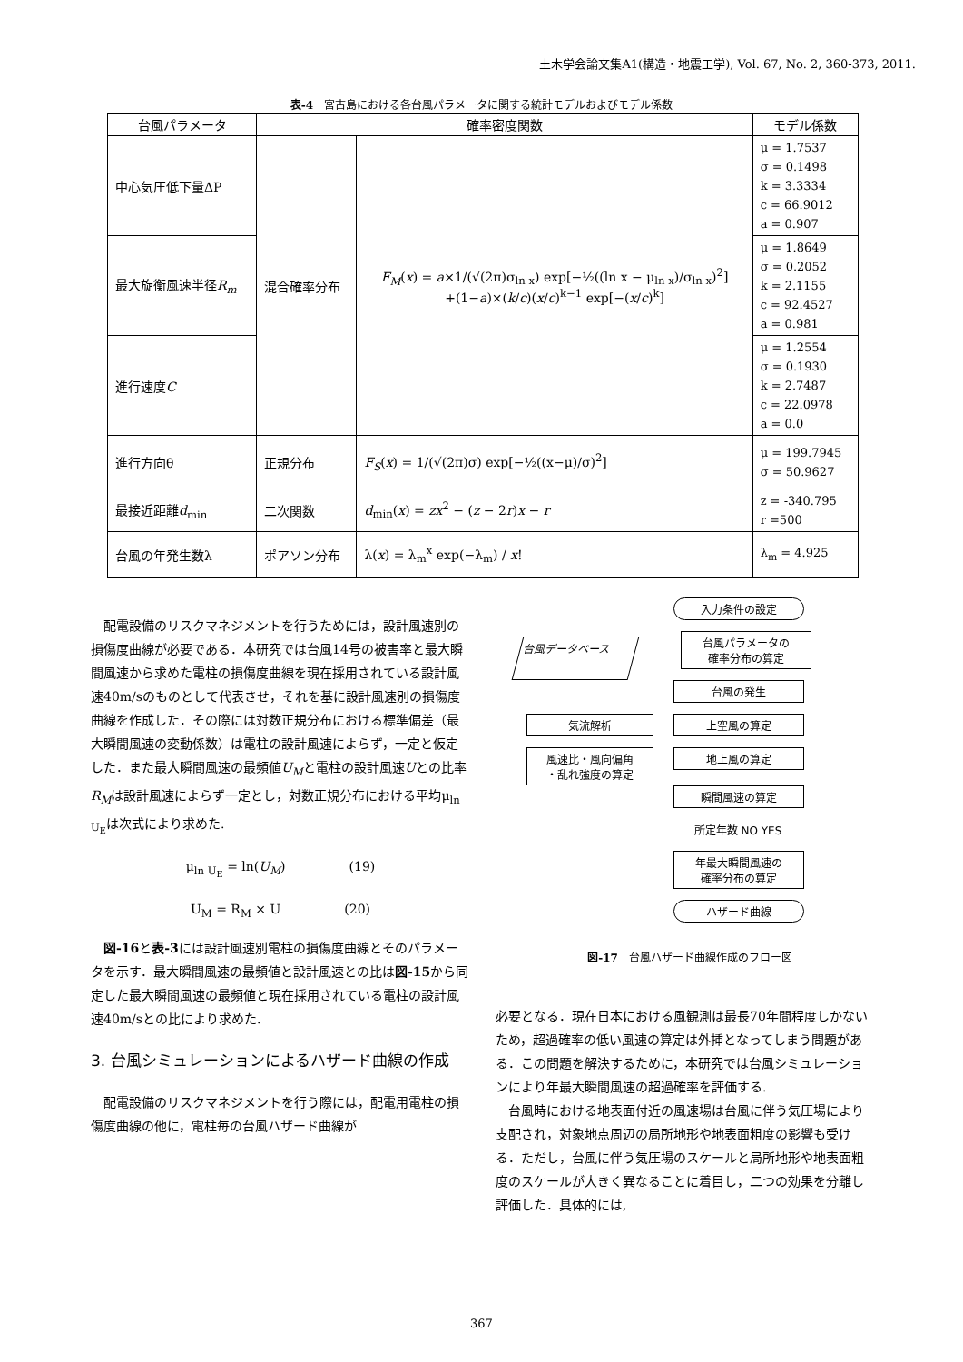土木学会論文集A1(構造・地震工学), Vol. 67, No. 2, 360-373, 2011.
表-4　宮古島における各台風パラメータに関する統計モデルおよびモデル係数
| 台風パラメータ | 確率密度関数 | | モデル係数 |
| --- | --- | --- | --- |
| 中心気圧低下量ΔP | 混合確率分布 | F<sub>M</sub> ( x ) = a ×1/(√(2π)σ<sub>ln x</sub>) exp[−½((ln x − μ<sub>ln x</sub>)/σ<sub>ln x</sub>)<sup>2</sup>] +(1− a )×( k / c )( x / c )<sup>k−1</sup> exp[−( x / c )<sup>k</sup>] | μ = 1.7537 σ = 0.1498 k = 3.3334 c = 66.9012 a = 0.907 |
| 最大旋衡風速半径 R<sub>m</sub> | | | μ = 1.8649 σ = 0.2052 k = 2.1155 c = 92.4527 a = 0.981 |
| 進行速度 C | | | μ = 1.2554 σ = 0.1930 k = 2.7487 c = 22.0978 a = 0.0 |
| 進行方向θ | 正規分布 | F<sub>S</sub> ( x ) = 1/(√(2π)σ) exp[−½((x−μ)/σ)<sup>2</sup>] | μ = 199.7945 σ = 50.9627 |
| 最接近距離 d<sub>min</sub> | 二次関数 | d<sub>min</sub>( x ) = zx<sup>2</sup> − ( z − 2 r ) x − r | z = -340.795 r =500 |
| 台風の年発生数λ | ポアソン分布 | λ( x ) = λ<sub>m</sub><sup>x</sup> exp(−λ<sub>m</sub>) / x ! | λ<sub>m</sub> = 4.925 |
配電設備のリスクマネジメントを行うためには，設計風速別の損傷度曲線が必要である．本研究では台風14号の被害率と最大瞬間風速から求めた電柱の損傷度曲線を現在採用されている設計風速40m/sのものとして代表させ，それを基に設計風速別の損傷度曲線を作成した．その際には対数正規分布における標準偏差（最大瞬間風速の変動係数）は電柱の設計風速によらず，一定と仮定した．また最大瞬間風速の最頻値U<sub>M</sub>と電柱の設計風速Uとの比率R<sub>M</sub>は設計風速によらず一定とし，対数正規分布における平均μ<sub>ln U<sub>E</sub></sub>は次式により求めた.
μ<sub>ln U<sub>E</sub></sub> = ln(U<sub>M</sub>)　　　　　(19)
U<sub>M</sub> = R<sub>M</sub> × U　　　　　(20)
図-16と表-3には設計風速別電柱の損傷度曲線とそのパラメータを示す．最大瞬間風速の最頻値と設計風速との比は図-15から同定した最大瞬間風速の最頻値と現在採用されている電柱の設計風速40m/sとの比により求めた.
3. 台風シミュレーションによるハザード曲線の作成
配電設備のリスクマネジメントを行う際には，配電用電柱の損傷度曲線の他に，電柱毎の台風ハザード曲線が
入力条件の設定
台風データベース
台風パラメータの
確率分布の算定
台風の発生
気流解析
風速比・風向偏角
・乱れ強度の算定
上空風の算定
地上風の算定
瞬間風速の算定
所定年数 NO YES
年最大瞬間風速の
確率分布の算定
ハザード曲線
図-17　台風ハザード曲線作成のフロー図
必要となる．現在日本における風観測は最長70年間程度しかないため，超過確率の低い風速の算定は外挿となってしまう問題がある．この問題を解決するために，本研究では台風シミュレーションにより年最大瞬間風速の超過確率を評価する.
台風時における地表面付近の風速場は台風に伴う気圧場により支配され，対象地点周辺の局所地形や地表面粗度の影響も受ける．ただし，台風に伴う気圧場のスケールと局所地形や地表面粗度のスケールが大きく異なることに着目し，二つの効果を分離し評価した．具体的には,
367